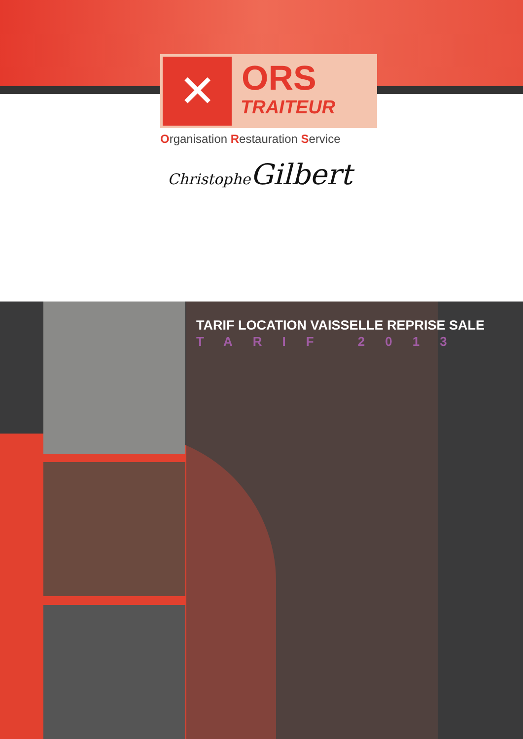✕ ORS
TRAITEUR
Organisation Restauration Service
Christophe Gilbert
TARIF LOCATION VAISSELLE REPRISE SALE
TARIF 2013